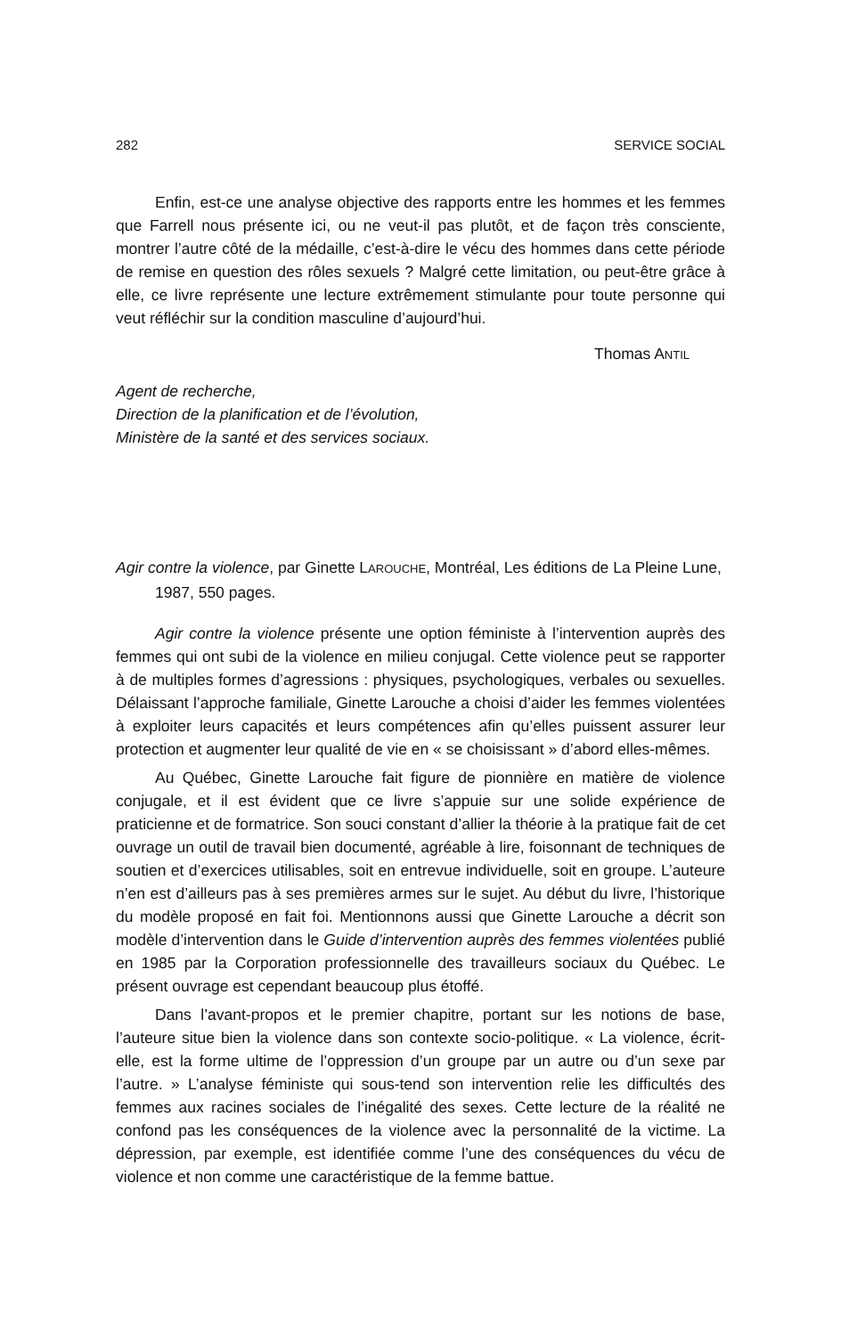282 SERVICE SOCIAL
Enfin, est-ce une analyse objective des rapports entre les hommes et les femmes que Farrell nous présente ici, ou ne veut-il pas plutôt, et de façon très consciente, montrer l’autre côté de la médaille, c’est-à-dire le vécu des hommes dans cette période de remise en question des rôles sexuels ? Malgré cette limitation, ou peut-être grâce à elle, ce livre représente une lecture extrêmement stimulante pour toute personne qui veut réfléchir sur la condition masculine d’aujourd’hui.
Thomas ANTIL
Agent de recherche,
Direction de la planification et de l’évolution,
Ministère de la santé et des services sociaux.
Agir contre la violence, par Ginette LAROUCHE, Montréal, Les éditions de La Pleine Lune, 1987, 550 pages.
Agir contre la violence présente une option féministe à l’intervention auprès des femmes qui ont subi de la violence en milieu conjugal. Cette violence peut se rapporter à de multiples formes d’agressions : physiques, psychologiques, verbales ou sexuelles. Délaissant l’approche familiale, Ginette Larouche a choisi d’aider les femmes violentées à exploiter leurs capacités et leurs compétences afin qu’elles puissent assurer leur protection et augmenter leur qualité de vie en « se choisissant » d’abord elles-mêmes.
Au Québec, Ginette Larouche fait figure de pionnière en matière de violence conjugale, et il est évident que ce livre s’appuie sur une solide expérience de praticienne et de formatrice. Son souci constant d’allier la théorie à la pratique fait de cet ouvrage un outil de travail bien documenté, agréable à lire, foisonnant de techniques de soutien et d’exercices utilisables, soit en entrevue individuelle, soit en groupe. L’auteure n’en est d’ailleurs pas à ses premières armes sur le sujet. Au début du livre, l’historique du modèle proposé en fait foi. Mentionnons aussi que Ginette Larouche a décrit son modèle d’intervention dans le Guide d’intervention auprès des femmes violentées publié en 1985 par la Corporation professionnelle des travailleurs sociaux du Québec. Le présent ouvrage est cependant beaucoup plus étoffé.
Dans l’avant-propos et le premier chapitre, portant sur les notions de base, l’auteure situe bien la violence dans son contexte socio-politique. « La violence, écrit-elle, est la forme ultime de l’oppression d’un groupe par un autre ou d’un sexe par l’autre. » L’analyse féministe qui sous-tend son intervention relie les difficultés des femmes aux racines sociales de l’inégalité des sexes. Cette lecture de la réalité ne confond pas les conséquences de la violence avec la personnalité de la victime. La dépression, par exemple, est identifiée comme l’une des conséquences du vécu de violence et non comme une caractéristique de la femme battue.